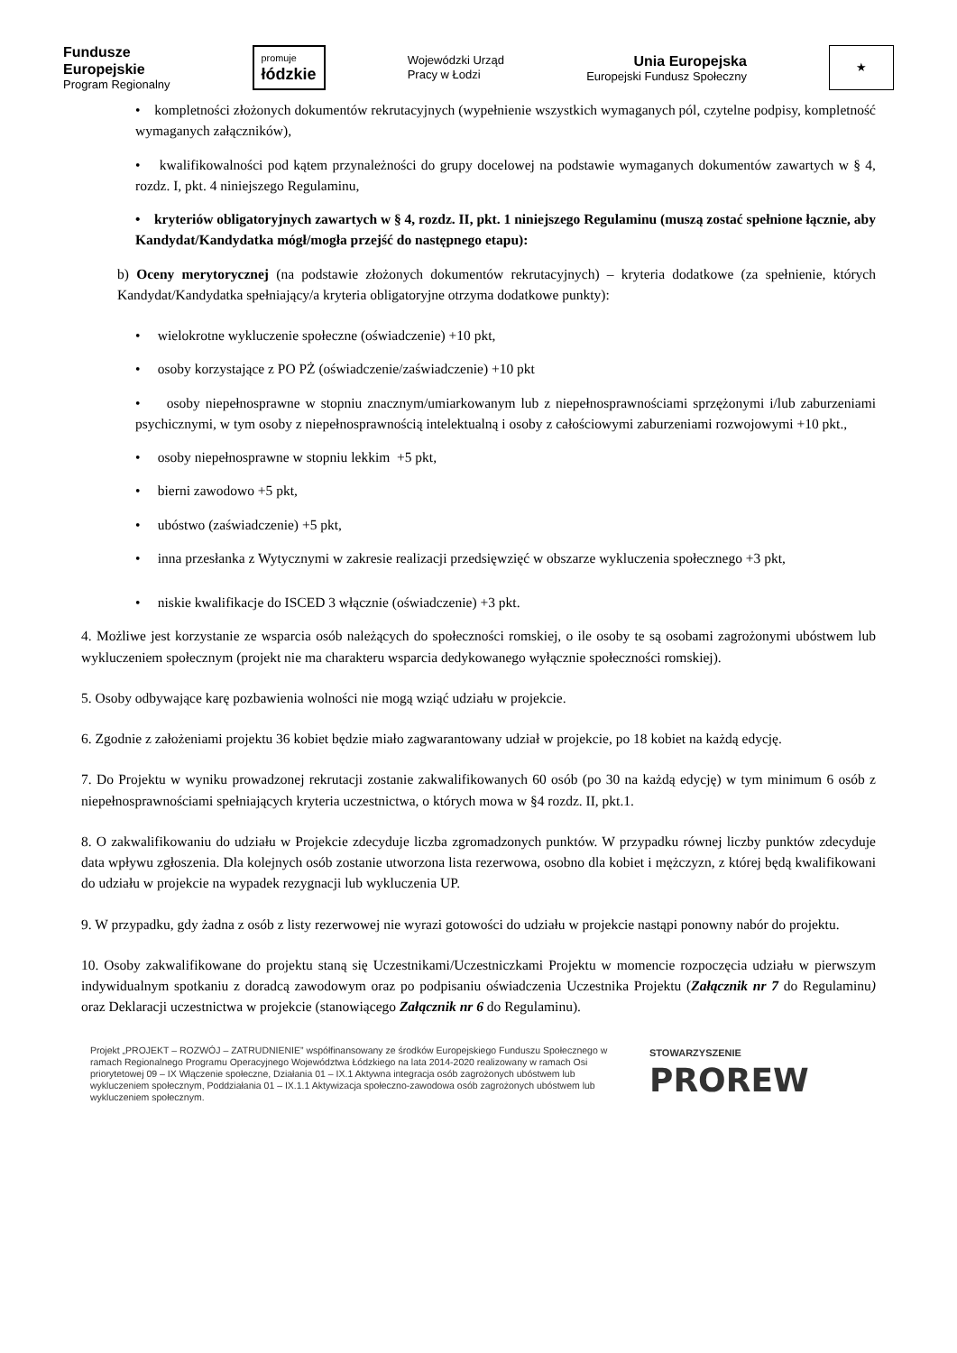Fundusze
Europejskie
Program Regionalny
promuje
łódzkie
Wojewódzki Urząd
Pracy w Łodzi
Unia Europejska
Europejski Fundusz Społeczny
★
• kompletności złożonych dokumentów rekrutacyjnych (wypełnienie wszystkich wymaganych pól, czytelne podpisy, kompletność wymaganych załączników),
• kwalifikowalności pod kątem przynależności do grupy docelowej na podstawie wymaganych dokumentów zawartych w § 4, rozdz. I, pkt. 4 niniejszego Regulaminu,
• kryteriów obligatoryjnych zawartych w § 4, rozdz. II, pkt. 1 niniejszego Regulaminu (muszą zostać spełnione łącznie, aby Kandydat/Kandydatka mógł/mogła przejść do następnego etapu):
b) Oceny merytorycznej (na podstawie złożonych dokumentów rekrutacyjnych) – kryteria dodatkowe (za spełnienie, których Kandydat/Kandydatka spełniający/a kryteria obligatoryjne otrzyma dodatkowe punkty):
• wielokrotne wykluczenie społeczne (oświadczenie) +10 pkt,
• osoby korzystające z PO PŻ (oświadczenie/zaświadczenie) +10 pkt
• osoby niepełnosprawne w stopniu znacznym/umiarkowanym lub z niepełnosprawnościami sprzężonymi i/lub zaburzeniami psychicznymi, w tym osoby z niepełnosprawnością intelektualną i osoby z całościowymi zaburzeniami rozwojowymi +10 pkt.,
• osoby niepełnosprawne w stopniu lekkim +5 pkt,
• bierni zawodowo +5 pkt,
• ubóstwo (zaświadczenie) +5 pkt,
• inna przesłanka z Wytycznymi w zakresie realizacji przedsięwzięć w obszarze wykluczenia społecznego +3 pkt,
• niskie kwalifikacje do ISCED 3 włącznie (oświadczenie) +3 pkt.
4. Możliwe jest korzystanie ze wsparcia osób należących do społeczności romskiej, o ile osoby te są osobami zagrożonymi ubóstwem lub wykluczeniem społecznym (projekt nie ma charakteru wsparcia dedykowanego wyłącznie społeczności romskiej).
5. Osoby odbywające karę pozbawienia wolności nie mogą wziąć udziału w projekcie.
6. Zgodnie z założeniami projektu 36 kobiet będzie miało zagwarantowany udział w projekcie, po 18 kobiet na każdą edycję.
7. Do Projektu w wyniku prowadzonej rekrutacji zostanie zakwalifikowanych 60 osób (po 30 na każdą edycję) w tym minimum 6 osób z niepełnosprawnościami spełniających kryteria uczestnictwa, o których mowa w §4 rozdz. II, pkt.1.
8. O zakwalifikowaniu do udziału w Projekcie zdecyduje liczba zgromadzonych punktów. W przypadku równej liczby punktów zdecyduje data wpływu zgłoszenia. Dla kolejnych osób zostanie utworzona lista rezerwowa, osobno dla kobiet i mężczyzn, z której będą kwalifikowani do udziału w projekcie na wypadek rezygnacji lub wykluczenia UP.
9. W przypadku, gdy żadna z osób z listy rezerwowej nie wyrazi gotowości do udziału w projekcie nastąpi ponowny nabór do projektu.
10. Osoby zakwalifikowane do projektu staną się Uczestnikami/Uczestniczkami Projektu w momencie rozpoczęcia udziału w pierwszym indywidualnym spotkaniu z doradcą zawodowym oraz po podpisaniu oświadczenia Uczestnika Projektu (Załącznik nr 7 do Regulaminu) oraz Deklaracji uczestnictwa w projekcie (stanowiącego Załącznik nr 6 do Regulaminu).
Projekt „PROJEKT – ROZWÓJ – ZATRUDNIENIE” współfinansowany ze środków Europejskiego Funduszu Społecznego w ramach Regionalnego Programu Operacyjnego Województwa Łódzkiego na lata 2014-2020 realizowany w ramach Osi priorytetowej 09 – IX Włączenie społeczne, Działania 01 – IX.1 Aktywna integracja osób zagrożonych ubóstwem lub wykluczeniem społecznym, Poddziałania 01 – IX.1.1 Aktywizacja społeczno-zawodowa osób zagrożonych ubóstwem lub wykluczeniem społecznym.
STOWARZYSZENIE
PROREW